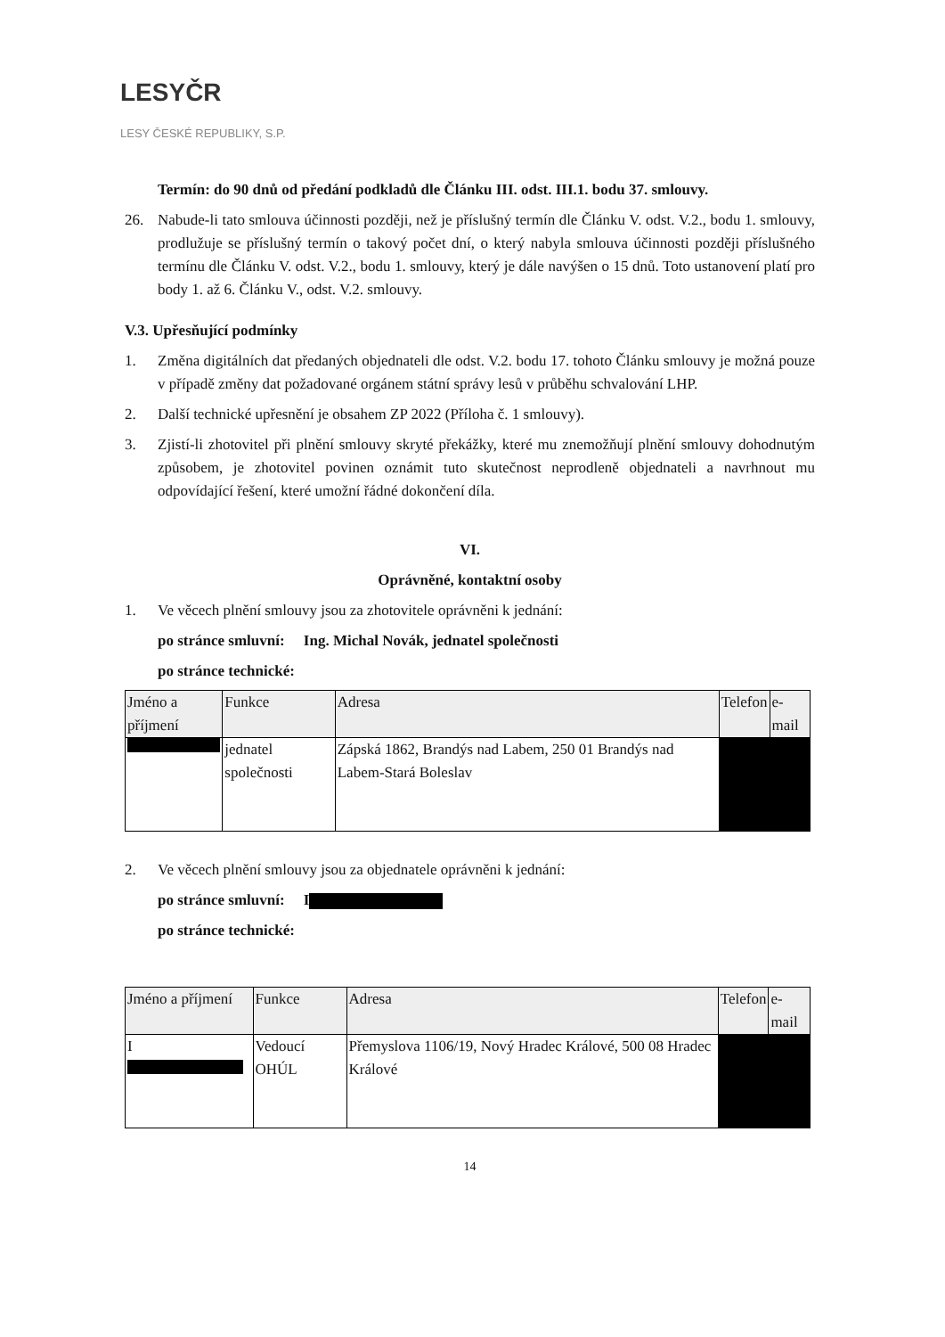LESYČR
LESY ČESKÉ REPUBLIKY, S.P.
Termín: do 90 dnů od předání podkladů dle Článku III. odst. III.1. bodu 37. smlouvy.
26. Nabude-li tato smlouva účinnosti později, než je příslušný termín dle Článku V. odst. V.2., bodu 1. smlouvy, prodlužuje se příslušný termín o takový počet dní, o který nabyla smlouva účinnosti později příslušného termínu dle Článku V. odst. V.2., bodu 1. smlouvy, který je dále navýšen o 15 dnů. Toto ustanovení platí pro body 1. až 6. Článku V., odst. V.2. smlouvy.
V.3. Upřesňující podmínky
1. Změna digitálních dat předaných objednateli dle odst. V.2. bodu 17. tohoto Článku smlouvy je možná pouze v případě změny dat požadované orgánem státní správy lesů v průběhu schvalování LHP.
2. Další technické upřesnění je obsahem ZP 2022 (Příloha č. 1 smlouvy).
3. Zjistí-li zhotovitel při plnění smlouvy skryté překážky, které mu znemožňují plnění smlouvy dohodnutým způsobem, je zhotovitel povinen oznámit tuto skutečnost neprodleně objednateli a navrhnout mu odpovídající řešení, které umožní řádné dokončení díla.
VI.
Oprávněné, kontaktní osoby
1. Ve věcech plnění smlouvy jsou za zhotovitele oprávněni k jednání:
po stránce smluvní: Ing. Michal Novák, jednatel společnosti
po stránce technické:
| Jméno a příjmení | Funkce | Adresa | Telefon | e-mail |
| --- | --- | --- | --- | --- |
| | jednatel společnosti | Zápská 1862, Brandýs nad Labem, 250 01 Brandýs nad Labem-Stará Boleslav | | |
2. Ve věcech plnění smlouvy jsou za objednatele oprávněni k jednání:
po stránce smluvní: I
po stránce technické:
| Jméno a příjmení | Funkce | Adresa | Telefon | e-mail |
| --- | --- | --- | --- | --- |
| I | Vedoucí OHÚL | Přemyslova 1106/19, Nový Hradec Králové, 500 08 Hradec Králové | | |
14